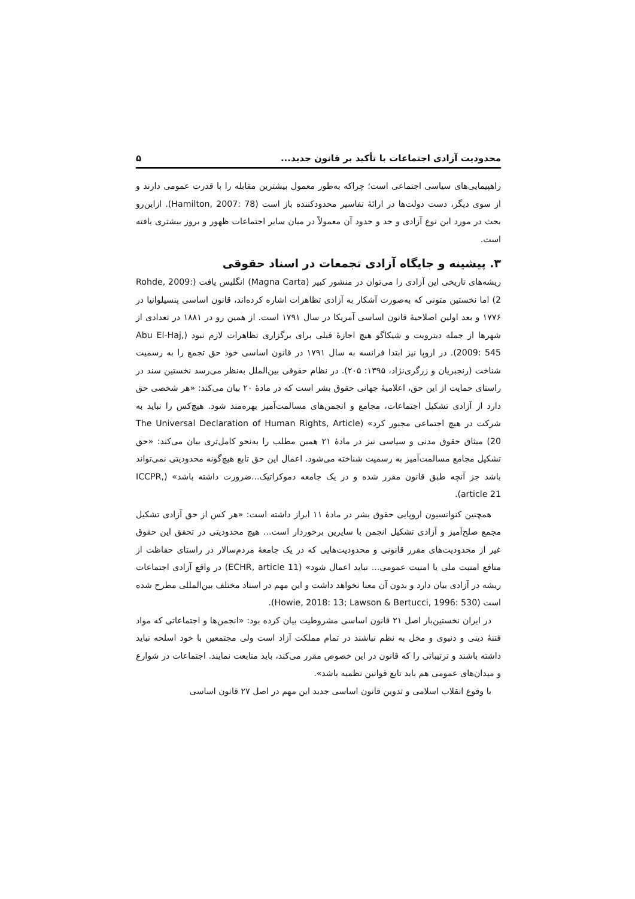محدودیت آزادی اجتماعات با تأکید بر قانون جدید... ۵
راهپیمایی‌های سیاسی اجتماعی است؛ چراکه به‌طور معمول بیشترین مقابله را با قدرت عمومی دارند و از سوی دیگر، دست دولت‌ها در ارائهٔ تفاسیر محدودکننده باز است (Hamilton, 2007: 78). ازاین‌رو بحث در مورد این نوع آزادی و حد و حدود آن معمولاً در میان سایر اجتماعات ظهور و بروز بیشتری یافته است.
۳. پیشینه و جایگاه آزادی تجمعات در اسناد حقوقی
ریشه‌های تاریخی این آزادی را می‌توان در منشور کبیر (Magna Carta) انگلیس یافت (Rohde, 2009: 2) اما نخستین متونی که به‌صورت آشکار به آزادی تظاهرات اشاره کرده‌اند، قانون اساسی پنسیلوانیا در ۱۷۷۶ و بعد اولین اصلاحیهٔ قانون اساسی آمریکا در سال ۱۷۹۱ است. از همین رو در ۱۸۸۱ در تعدادی از شهرها از جمله دیترویت و شیکاگو هیچ اجازهٔ قبلی برای برگزاری تظاهرات لازم نبود (Abu El-Haj, 2009: 545). در اروپا نیز ابتدا فرانسه به سال ۱۷۹۱ در قانون اساسی خود حق تجمع را به رسمیت شناخت (رنجبریان و زرگری‌نژاد، ۱۳۹۵: ۲۰۵). در نظام حقوقی بین‌الملل به‌نظر می‌رسد نخستین سند در راستای حمایت از این حق، اعلامیهٔ جهانی حقوق بشر است که در مادهٔ ۲۰ بیان می‌کند: «هر شخصی حق دارد از آزادی تشکیل اجتماعات، مجامع و انجمن‌های مسالمت‌آمیز بهره‌مند شود. هیچ‌کس را نباید به شرکت در هیچ اجتماعی مجبور کرد» (The Universal Declaration of Human Rights, Article 20) میثاق حقوق مدنی و سیاسی نیز در مادهٔ ۲۱ همین مطلب را به‌نحو کامل‌تری بیان می‌کند: «حق تشکیل مجامع مسالمت‌آمیز به رسمیت شناخته می‌شود. اعمال این حق تابع هیچ‌گونه محدودیتی نمی‌تواند باشد جز آنچه طبق قانون مقرر شده و در یک جامعه دموکراتیک...ضرورت داشته باشد» (ICCPR, article 21).
همچنین کنوانسیون اروپایی حقوق بشر در مادهٔ ۱۱ ابراز داشته است: «هر کس از حق آزادی تشکیل مجمع صلح‌آمیز و آزادی تشکیل انجمن با سایرین برخوردار است... هیچ محدودیتی در تحقق این حقوق غیر از محدودیت‌های مقرر قانونی و محدودیت‌هایی که در یک جامعهٔ مردم‌سالار در راستای حفاظت از منافع امنیت ملی یا امنیت عمومی... نباید اعمال شود» (ECHR, article 11) در واقع آزادی اجتماعات ریشه در آزادی بیان دارد و بدون آن معنا نخواهد داشت و این مهم در اسناد مختلف بین‌المللی مطرح شده است (Howie, 2018: 13; Lawson & Bertucci, 1996: 530).
در ایران نخستین‌بار اصل ۲۱ قانون اساسی مشروطیت بیان کرده بود: «انجمن‌ها و اجتماعاتی که مواد فتنهٔ دینی و دنیوی و مخل به نظم نباشند در تمام مملکت آزاد است ولی مجتمعین با خود اسلحه نباید داشته باشند و ترتیباتی را که قانون در این خصوص مقرر می‌کند، باید متابعت نمایند. اجتماعات در شوارع و میدان‌های عمومی هم باید تابع قوانین نظمیه باشد».
با وقوع انقلاب اسلامی و تدوین قانون اساسی جدید این مهم در اصل ۲۷ قانون اساسی